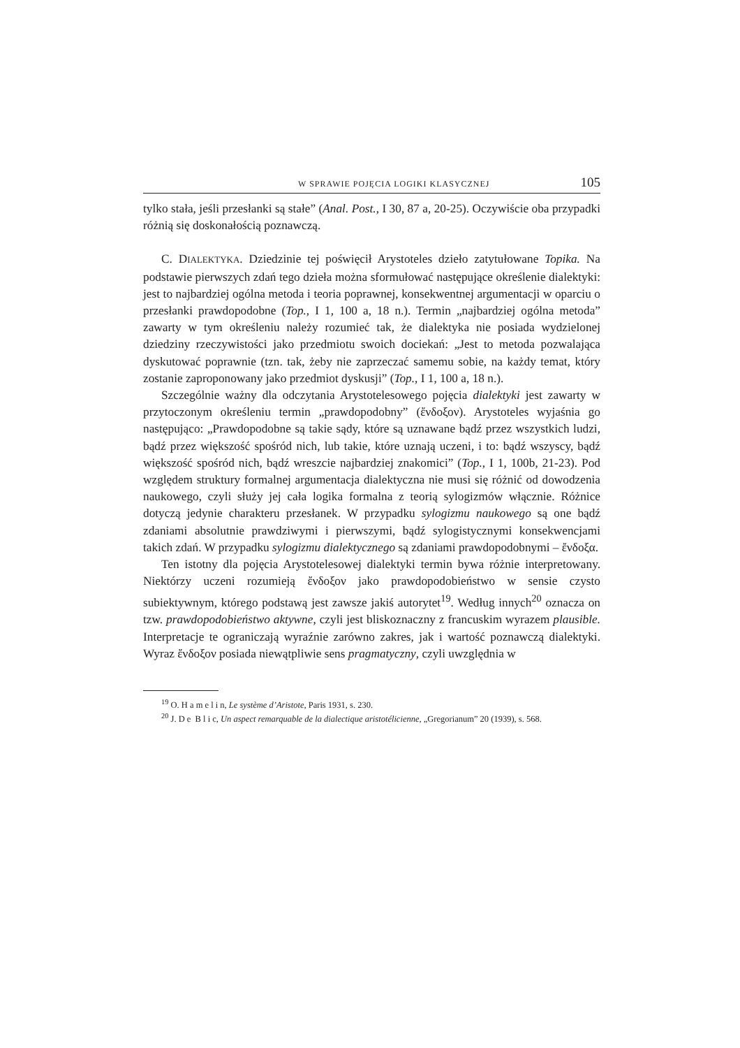W SPRAWIE POJĘCIA LOGIKI KLASYCZNEJ 105
tylko stała, jeśli przesłanki są stałe” (Anal. Post., I 30, 87 a, 20-25). Oczywiście oba przypadki różnią się doskonałością poznawczą.
C. DIALEKTYKA. Dziedzinie tej poświęcił Arystoteles dzieło zatytułowane Topika. Na podstawie pierwszych zdań tego dzieła można sformułować następujące określenie dialektyki: jest to najbardziej ogólna metoda i teoria poprawnej, konsekwentnej argumentacji w oparciu o przesłanki prawdopodobne (Top., I 1, 100 a, 18 n.). Termin „najbardziej ogólna metoda” zawarty w tym określeniu należy rozumieć tak, że dialektyka nie posiada wydzielonej dziedziny rzeczywistości jako przedmiotu swoich dociekań: „Jest to metoda pozwalająca dyskutować poprawnie (tzn. tak, żeby nie zaprzeczać samemu sobie, na każdy temat, który zostanie zaproponowany jako przedmiot dyskusji” (Top., I 1, 100 a, 18 n.).
Szczególnie ważny dla odczytania Arystotelesowego pojęcia dialektyki jest zawarty w przytoczonym określeniu termin „prawdopodobny” (ἔνδοξον). Arystoteles wyjaśnia go następująco: „Prawdopodobne są takie sądy, które są uznawane bądź przez wszystkich ludzi, bądź przez większość spośród nich, lub takie, które uznają uczeni, i to: bądź wszyscy, bądź większość spośród nich, bądź wreszcie najbardziej znakomici” (Top., I 1, 100b, 21-23). Pod względem struktury formalnej argumentacja dialektyczna nie musi się różnić od dowodzenia naukowego, czyli służy jej cała logika formalna z teorią sylogizmów włącznie. Różnice dotyczą jedynie charakteru przesłanek. W przypadku sylogizmu naukowego są one bądź zdaniami absolutnie prawdziwymi i pierwszymi, bądź sylogistycznymi konsekwencjami takich zdań. W przypadku sylogizmu dialektycznego są zdaniami prawdopodobnymi – ἔνδοξα.
Ten istotny dla pojęcia Arystotelesowej dialektyki termin bywa różnie interpretowany. Niektórzy uczeni rozumieją ἔνδοξον jako prawdopodobieństwo w sensie czysto subiektywnym, którego podstawą jest zawsze jakiś autorytet<sup>19</sup>. Według innych<sup>20</sup> oznacza on tzw. prawdopodobieństwo aktywne, czyli jest bliskoznaczny z francuskim wyrazem plausible. Interpretacje te ograniczają wyraźnie zarówno zakres, jak i wartość poznawczą dialektyki. Wyraz ἔνδοξον posiada niewątpliwie sens pragmatyczny, czyli uwzględnia w
<sup>19</sup> O. H a m e l i n, Le système d’Aristote, Paris 1931, s. 230.
<sup>20</sup> J. D e B l i c, Un aspect remarquable de la dialectique aristotélicienne, „Gregorianum” 20 (1939), s. 568.